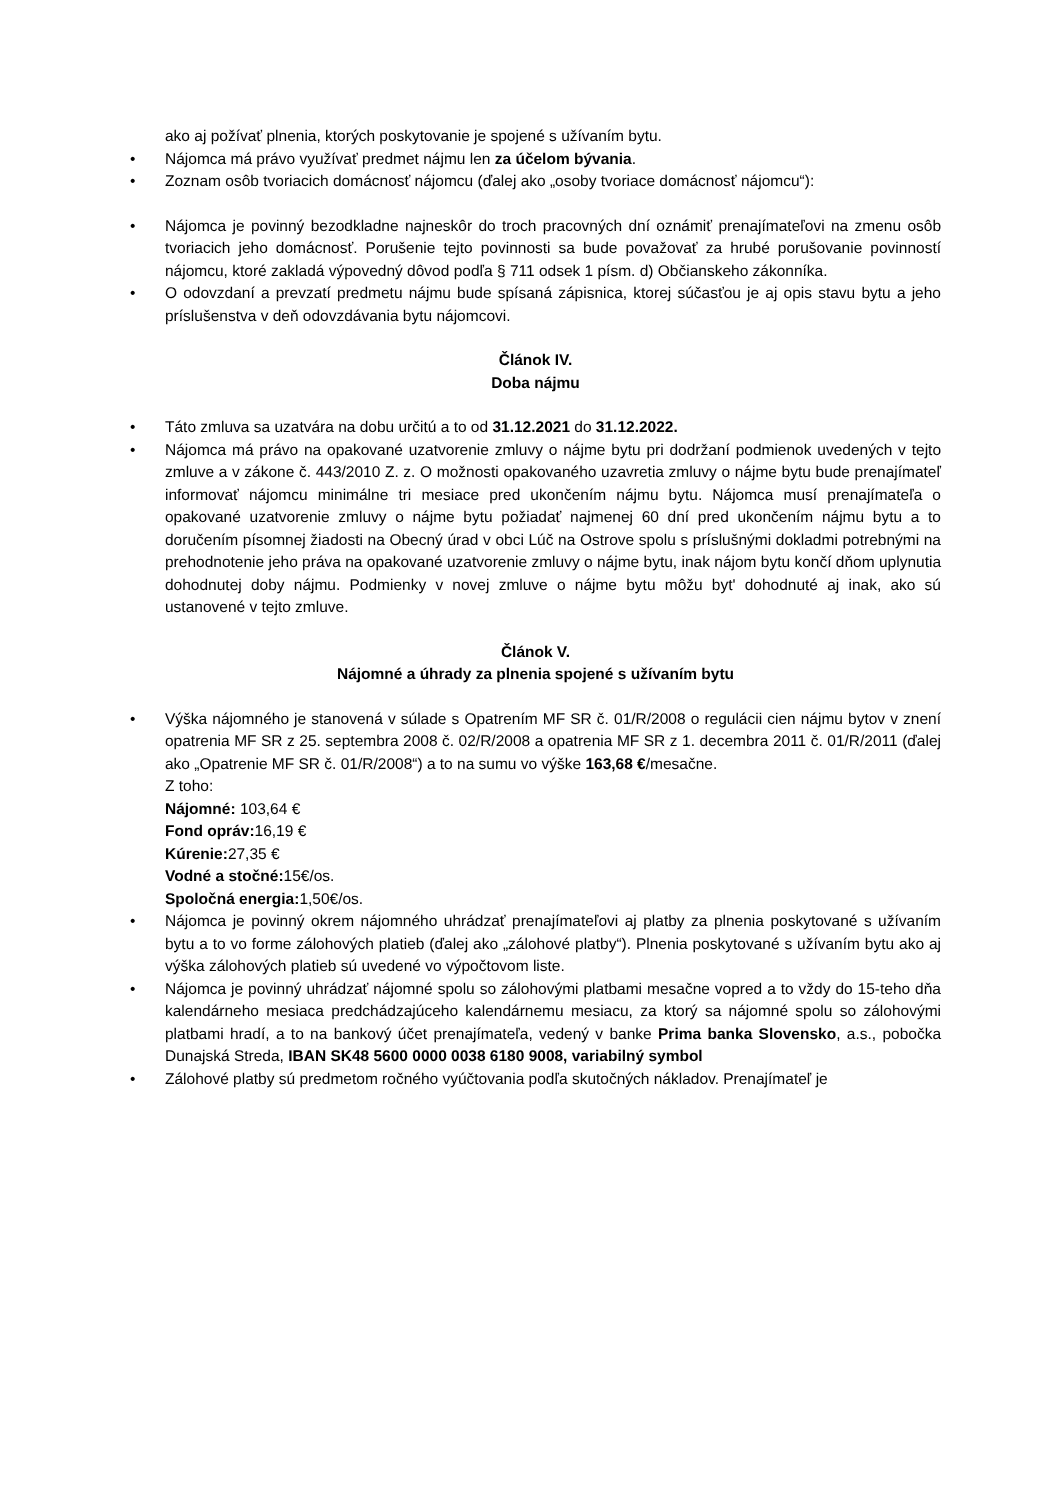ako aj požívať plnenia, ktorých poskytovanie je spojené s užívaním bytu.
• Nájomca má právo využívať predmet nájmu len za účelom bývania.
• Zoznam osôb tvoriacich domácnosť nájomcu (ďalej ako „osoby tvoriace domácnosť nájomcu“):
• Nájomca je povinný bezodkladne najneskôr do troch pracovných dní oznámiť prenajímateľovi na zmenu osôb tvoriacich jeho domácnosť. Porušenie tejto povinnosti sa bude považovať za hrubé porušovanie povinností nájomcu, ktoré zakladá výpovedný dôvod podľa § 711 odsek 1 písm. d) Občianskeho zákonníka.
• O odovzdaní a prevzatí predmetu nájmu bude spísaná zápisnica, ktorej súčasťou je aj opis stavu bytu a jeho príslušenstva v deň odovzdávania bytu nájomcovi.
Článok IV.
Doba nájmu
• Táto zmluva sa uzatvára na dobu určitú a to od 31.12.2021 do 31.12.2022.
• Nájomca má právo na opakované uzatvorenie zmluvy o nájme bytu pri dodržaní podmienok uvedených v tejto zmluve a v zákone č. 443/2010 Z. z. O možnosti opakovaného uzavretia zmluvy o nájme bytu bude prenajímateľ informovať nájomcu minimálne tri mesiace pred ukončením nájmu bytu. Nájomca musí prenajímateľa o opakované uzatvorenie zmluvy o nájme bytu požiadať najmenej 60 dní pred ukončením nájmu bytu a to doručením písomnej žiadosti na Obecný úrad v obci Lúč na Ostrove spolu s príslušnými dokladmi potrebnými na prehodnotenie jeho práva na opakované uzatvorenie zmluvy o nájme bytu, inak nájom bytu končí dňom uplynutia dohodnutej doby nájmu. Podmienky v novej zmluve o nájme bytu môžu byt' dohodnuté aj inak, ako sú ustanovené v tejto zmluve.
Článok V.
Nájomné a úhrady za plnenia spojené s užívaním bytu
• Výška nájomného je stanovená v súlade s Opatrením MF SR č. 01/R/2008 o regulácii cien nájmu bytov v znení opatrenia MF SR z 25. septembra 2008 č. 02/R/2008 a opatrenia MF SR z 1. decembra 2011 č. 01/R/2011 (ďalej ako „Opatrenie MF SR č. 01/R/2008“) a to na sumu vo výške 163,68 €/mesačne.
Z toho:
Nájomné: 103,64 €
Fond opráv: 16,19 €
Kúrenie: 27,35 €
Vodné a stočné: 15€/os.
Spoločná energia: 1,50€/os.
• Nájomca je povinný okrem nájomného uhrádzať prenajímateľovi aj platby za plnenia poskytované s užívaním bytu a to vo forme zálohových platieb (ďalej ako „zálohové platby“). Plnenia poskytované s užívaním bytu ako aj výška zálohových platieb sú uvedené vo výpočtovom liste.
• Nájomca je povinný uhrádzať nájomné spolu so zálohovými platbami mesačne vopred a to vždy do 15-teho dňa kalendárneho mesiaca predchádzajúceho kalendárnemu mesiacu, za ktorý sa nájomné spolu so zálohovými platbami hradí, a to na bankový účet prenajímateľa, vedený v banke Prima banka Slovensko, a.s., pobočka Dunajská Streda, IBAN SK48 5600 0000 0038 6180 9008, variabilný symbol
• Zálohové platby sú predmetom ročného vyúčtovania podľa skutočných nákladov. Prenajímateľ je